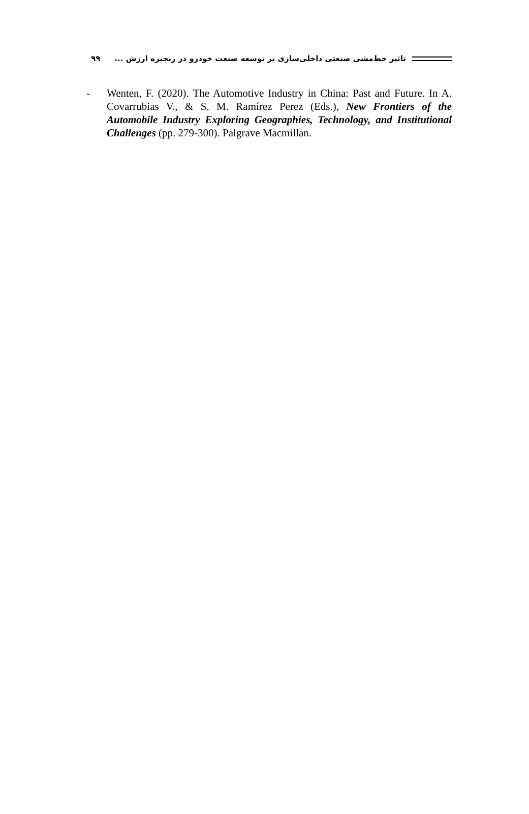تاثیر خط‌مشی صنعتی داخلی‌سازی بر توسعه صنعت خودرو در زنجیره ارزش ... ۹۹
- Wenten, F. (2020). The Automotive Industry in China: Past and Future. In A. Covarrubias V., & S. M. Ramírez Perez (Eds.), New Frontiers of the Automobile Industry Exploring Geographies, Technology, and Institutional Challenges (pp. 279-300). Palgrave Macmillan.